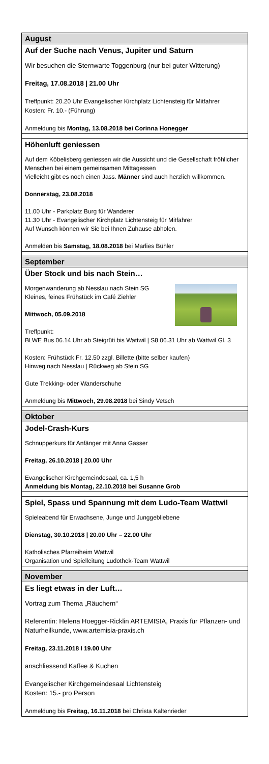| August |
| Auf der Suche nach Venus, Jupiter und Saturn Wir besuchen die Sternwarte Toggenburg (nur bei guter Witterung) Freitag, 17.08.2018 / 21.00 Uhr Treffpunkt: 20.20 Uhr Evangelischer Kirchplatz Lichtensteig für Mitfahrer Kosten: Fr. 10.- (Führung) Anmeldung bis Montag, 13.08.2018 bei Corinna Honegger |
| Höhenluft geniessen Auf dem Köbelisberg geniessen wir die Aussicht und die Gesellschaft fröhlicher Menschen bei einem gemeinsamen Mittagessen Vielleicht gibt es noch einen Jass. Männer sind auch herzlich willkommen. Donnerstag, 23.08.2018 11.00 Uhr - Parkplatz Burg für Wanderer 11.30 Uhr - Evangelischer Kirchplatz Lichtensteig für Mitfahrer Auf Wunsch können wir Sie bei Ihnen Zuhause abholen. Anmelden bis Samstag, 18.08.2018 bei Marlies Bühler |
| September |
| Über Stock und bis nach Stein… Morgenwanderung ab Nesslau nach Stein SG Kleines, feines Frühstück im Café Ziehler Mittwoch, 05.09.2018 Treffpunkt: BLWE Bus 06.14 Uhr ab Steigrüti bis Wattwil / S8 06.31 Uhr ab Wattwil Gl. 3 Kosten: Frühstück Fr. 12.50 zzgl. Billette (bitte selber kaufen) Hinweg nach Nesslau / Rückweg ab Stein SG Gute Trekking- oder Wanderschuhe Anmeldung bis Mittwoch, 29.08.2018 bei Sindy Vetsch |
| Oktober |
| Jodel-Crash-Kurs Schnupperkurs für Anfänger mit Anna Gasser Freitag, 26.10.2018 / 20.00 Uhr Evangelischer Kirchgemeindesaal, ca. 1,5 h Anmeldung bis Montag, 22.10.2018 bei Susanne Grob |
| Spiel, Spass und Spannung mit dem Ludo-Team Wattwil Spieleabend für Erwachsene, Junge und Junggebliebene Dienstag, 30.10.2018 / 20.00 Uhr – 22.00 Uhr Katholisches Pfarreiheim Wattwil Organisation und Spielleitung Ludothek-Team Wattwil |
| November |
| Es liegt etwas in der Luft… Vortrag zum Thema „Räuchern“ Referentin: Helena Hoegger-Ricklin ARTEMISIA, Praxis für Pflanzen- und Naturheilkunde, www.artemisia-praxis.ch Freitag, 23.11.2018 I 19.00 Uhr anschliessend Kaffee & Kuchen Evangelischer Kirchgemeindesaal Lichtensteig Kosten: 15.- pro Person Anmeldung bis Freitag, 16.11.2018 bei Christa Kaltenrieder |